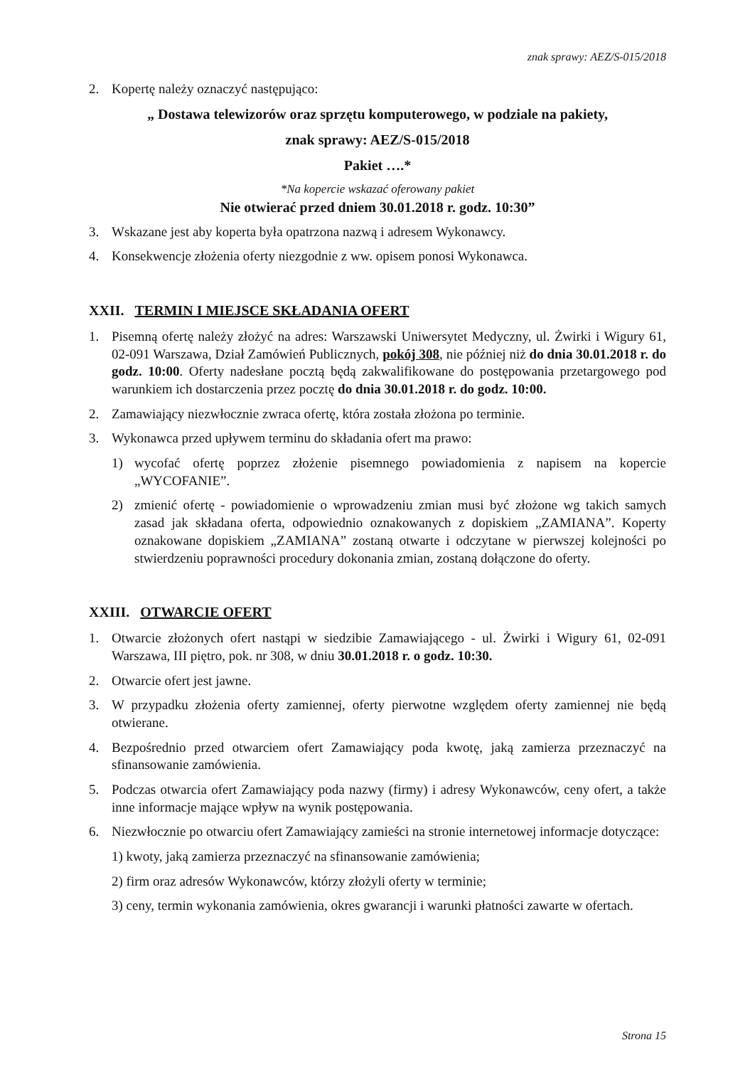znak sprawy: AEZ/S-015/2018
2. Kopertę należy oznaczyć następująco:
„ Dostawa telewizorów oraz sprzętu komputerowego, w podziale na pakiety,
znak sprawy: AEZ/S-015/2018
Pakiet ….*
*Na kopercie wskazać oferowany pakiet
Nie otwierać przed dniem 30.01.2018 r. godz. 10:30”
3. Wskazane jest aby koperta była opatrzona nazwą i adresem Wykonawcy.
4. Konsekwencje złożenia oferty niezgodnie z ww. opisem ponosi Wykonawca.
XXII. TERMIN I MIEJSCE SKŁADANIA OFERT
1. Pisemną ofertę należy złożyć na adres: Warszawski Uniwersytet Medyczny, ul. Żwirki i Wigury 61, 02-091 Warszawa, Dział Zamówień Publicznych, pokój 308, nie później niż do dnia 30.01.2018 r. do godz. 10:00. Oferty nadesłane pocztą będą zakwalifikowane do postępowania przetargowego pod warunkiem ich dostarczenia przez pocztę do dnia 30.01.2018 r. do godz. 10:00.
2. Zamawiający niezwłocznie zwraca ofertę, która została złożona po terminie.
3. Wykonawca przed upływem terminu do składania ofert ma prawo:
1) wycofać ofertę poprzez złożenie pisemnego powiadomienia z napisem na kopercie „WYCOFANIE”.
2) zmienić ofertę - powiadomienie o wprowadzeniu zmian musi być złożone wg takich samych zasad jak składana oferta, odpowiednio oznakowanych z dopiskiem „ZAMIANA”. Koperty oznakowane dopiskiem „ZAMIANA” zostaną otwarte i odczytane w pierwszej kolejności po stwierdzeniu poprawności procedury dokonania zmian, zostaną dołączone do oferty.
XXIII. OTWARCIE OFERT
1. Otwarcie złożonych ofert nastąpi w siedzibie Zamawiającego - ul. Żwirki i Wigury 61, 02-091 Warszawa, III piętro, pok. nr 308, w dniu 30.01.2018 r. o godz. 10:30.
2. Otwarcie ofert jest jawne.
3. W przypadku złożenia oferty zamiennej, oferty pierwotne względem oferty zamiennej nie będą otwierane.
4. Bezpośrednio przed otwarciem ofert Zamawiający poda kwotę, jaką zamierza przeznaczyć na sfinansowanie zamówienia.
5. Podczas otwarcia ofert Zamawiający poda nazwy (firmy) i adresy Wykonawców, ceny ofert, a także inne informacje mające wpływ na wynik postępowania.
6. Niezwłocznie po otwarciu ofert Zamawiający zamieści na stronie internetowej informacje dotyczące:
1) kwoty, jaką zamierza przeznaczyć na sfinansowanie zamówienia;
2) firm oraz adresów Wykonawców, którzy złożyli oferty w terminie;
3) ceny, termin wykonania zamówienia, okres gwarancji i warunki płatności zawarte w ofertach.
Strona 15